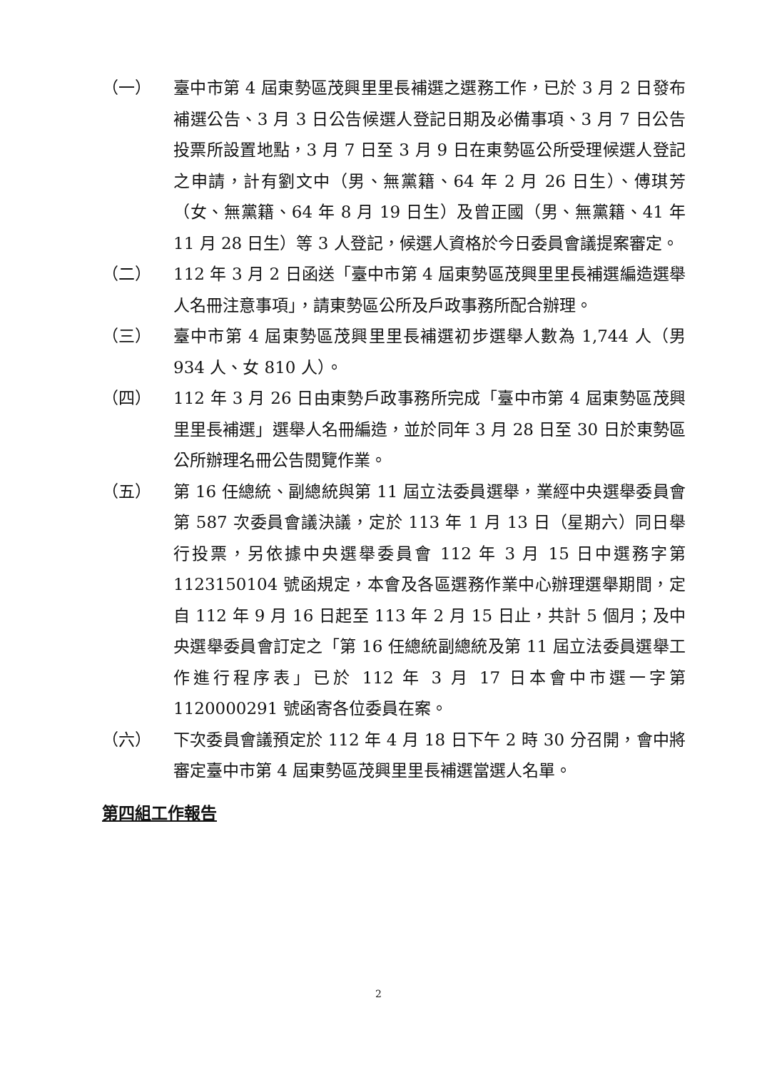（一） 臺中市第 4 屆東勢區茂興里里長補選之選務工作，已於 3 月 2 日發布補選公告、3 月 3 日公告候選人登記日期及必備事項、3 月 7 日公告投票所設置地點，3 月 7 日至 3 月 9 日在東勢區公所受理候選人登記之申請，計有劉文中（男、無黨籍、64 年 2 月 26 日生）、傅琪芳（女、無黨籍、64 年 8 月 19 日生）及曾正國（男、無黨籍、41 年 11 月 28 日生）等 3 人登記，候選人資格於今日委員會議提案審定。
（二） 112 年 3 月 2 日函送「臺中市第 4 屆東勢區茂興里里長補選編造選舉人名冊注意事項」，請東勢區公所及戶政事務所配合辦理。
（三） 臺中市第 4 屆東勢區茂興里里長補選初步選舉人數為 1,744 人（男 934 人、女 810 人）。
（四） 112 年 3 月 26 日由東勢戶政事務所完成「臺中市第 4 屆東勢區茂興里里長補選」選舉人名冊編造，並於同年 3 月 28 日至 30 日於東勢區公所辦理名冊公告閱覽作業。
（五） 第 16 任總統、副總統與第 11 屆立法委員選舉，業經中央選舉委員會第 587 次委員會議決議，定於 113 年 1 月 13 日（星期六）同日舉行投票，另依據中央選舉委員會 112 年 3 月 15 日中選務字第 1123150104 號函規定，本會及各區選務作業中心辦理選舉期間，定自 112 年 9 月 16 日起至 113 年 2 月 15 日止，共計 5 個月；及中央選舉委員會訂定之「第 16 任總統副總統及第 11 屆立法委員選舉工作進行程序表」已於 112 年 3 月 17 日本會中市選一字第 1120000291 號函寄各位委員在案。
（六） 下次委員會議預定於 112 年 4 月 18 日下午 2 時 30 分召開，會中將審定臺中市第 4 屆東勢區茂興里里長補選當選人名單。
第四組工作報告
2